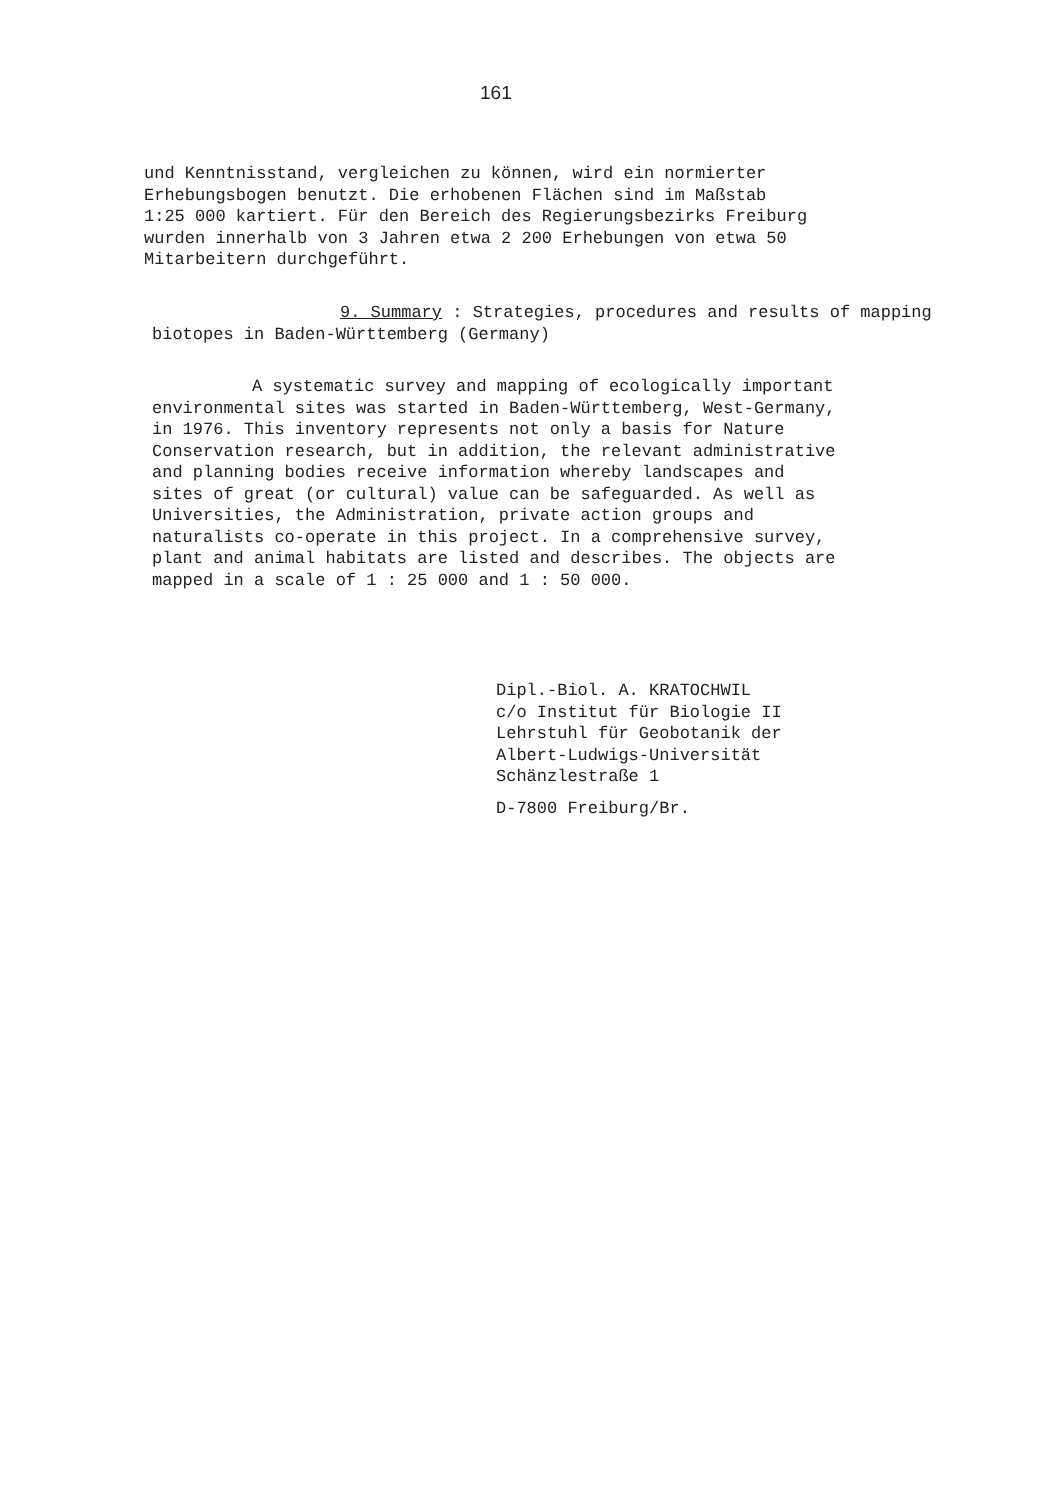161
und Kenntnisstand, vergleichen zu können, wird ein normierter
Erhebungsbogen benutzt. Die erhobenen Flächen sind im Maßstab
1:25 000 kartiert. Für den Bereich des Regierungsbezirks Freiburg
wurden innerhalb von 3 Jahren etwa 2 200 Erhebungen von etwa 50
Mitarbeitern durchgeführt.
9. Summary : Strategies, procedures and results of mapping
biotopes in Baden-Württemberg (Germany)
A systematic survey and mapping of ecologically important
environmental sites was started in Baden-Württemberg, West-Germany,
in 1976. This inventory represents not only a basis for Nature
Conservation research, but in addition, the relevant administrative
and planning bodies receive information whereby landscapes and
sites of great (or cultural) value can be safeguarded. As well as
Universities, the Administration, private action groups and
naturalists co-operate in this project. In a comprehensive survey,
plant and animal habitats are listed and describes. The objects are
mapped in a scale of 1 : 25 000 and 1 : 50 000.
Dipl.-Biol. A. KRATOCHWIL
c/o Institut für Biologie II
Lehrstuhl für Geobotanik der
Albert-Ludwigs-Universität
Schänzlestraße 1
D-7800 Freiburg/Br.